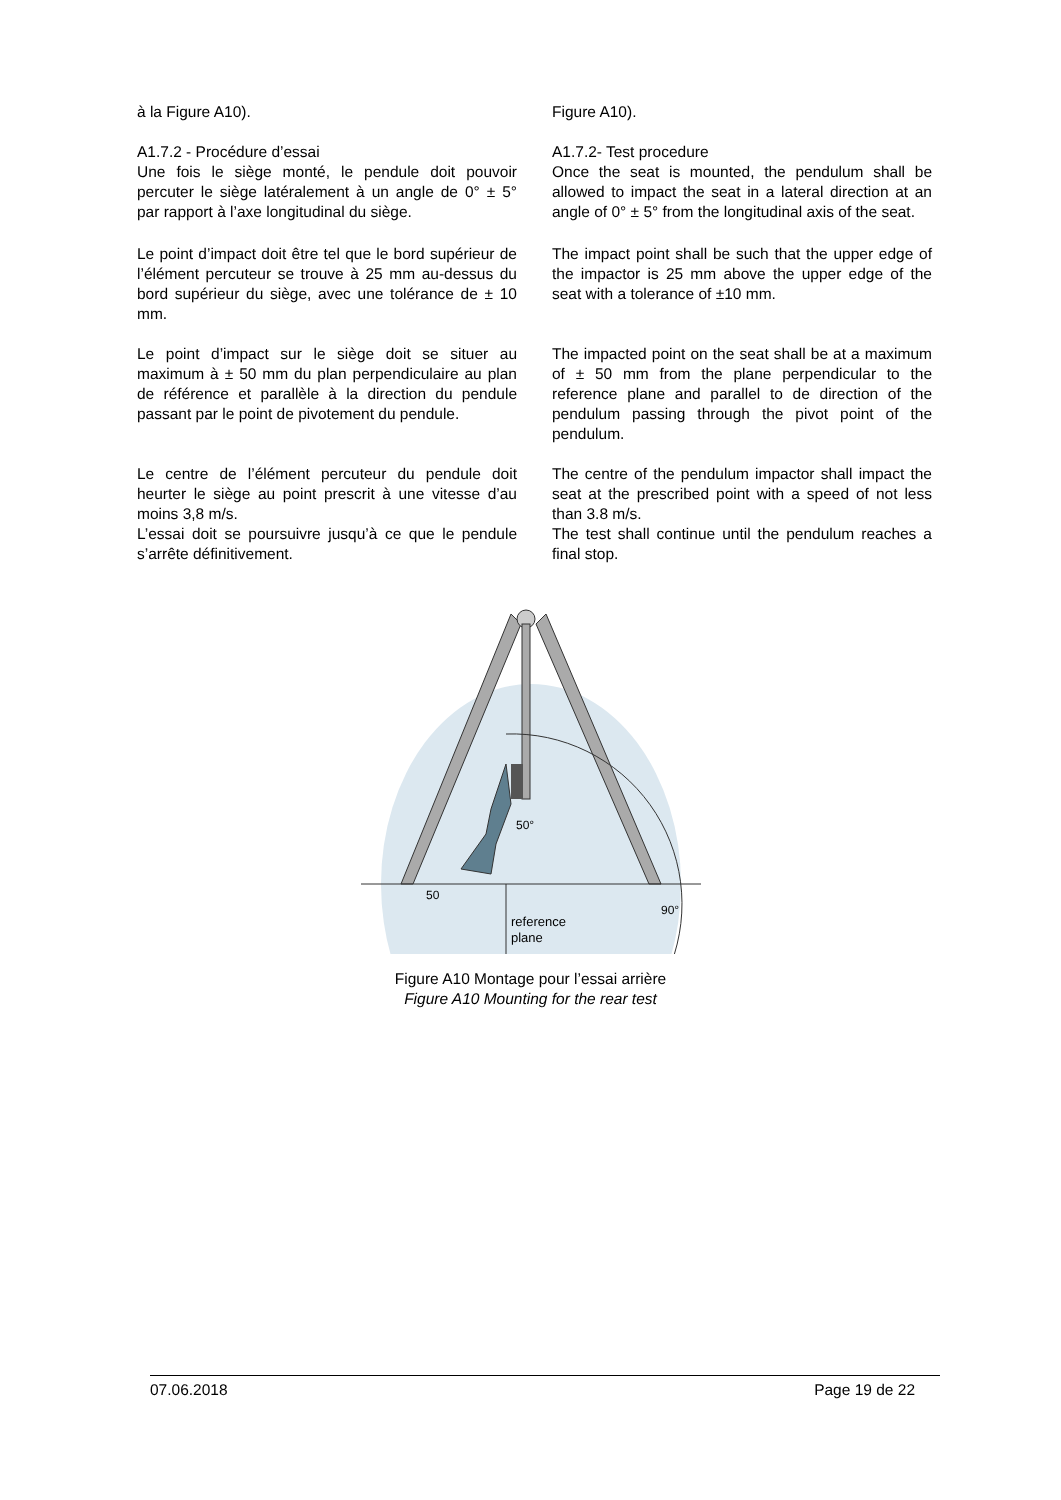à la Figure A10). Figure A10).
A1.7.2 - Procédure d’essai
Une fois le siège monté, le pendule doit pouvoir percuter le siège latéralement à un angle de 0° ± 5° par rapport à l’axe longitudinal du siège.
A1.7.2- Test procedure
Once the seat is mounted, the pendulum shall be allowed to impact the seat in a lateral direction at an angle of 0° ± 5° from the longitudinal axis of the seat.
Le point d’impact doit être tel que le bord supérieur de l’élément percuteur se trouve à 25 mm au-dessus du bord supérieur du siège, avec une tolérance de ± 10 mm.
The impact point shall be such that the upper edge of the impactor is 25 mm above the upper edge of the seat with a tolerance of ±10 mm.
Le point d’impact sur le siège doit se situer au maximum à ± 50 mm du plan perpendiculaire au plan de référence et parallèle à la direction du pendule passant par le point de pivotement du pendule.
The impacted point on the seat shall be at a maximum of ± 50 mm from the plane perpendicular to the reference plane and parallel to de direction of the pendulum passing through the pivot point of the pendulum.
Le centre de l’élément percuteur du pendule doit heurter le siège au point prescrit à une vitesse d’au moins 3,8 m/s.
L’essai doit se poursuivre jusqu’à ce que le pendule s’arrête définitivement.
The centre of the pendulum impactor shall impact the seat at the prescribed point with a speed of not less than 3.8 m/s.
The test shall continue until the pendulum reaches a final stop.
50
50°
90°
reference
plane
Figure A10 Montage pour l’essai arrière
Figure A10 Mounting for the rear test
07.06.2018 Page 19 de 22